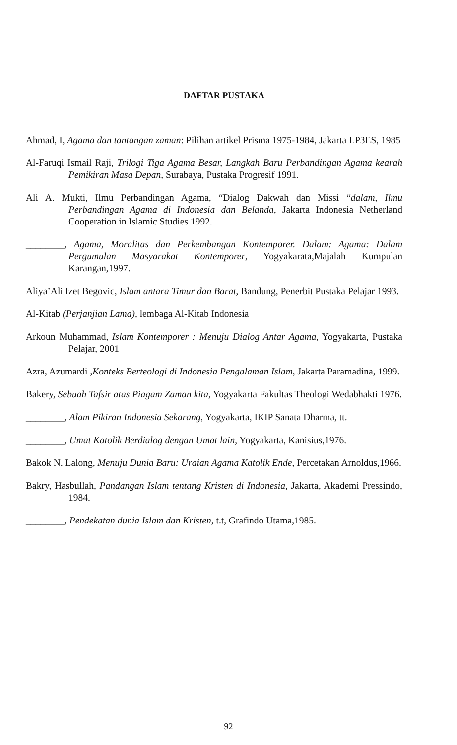DAFTAR PUSTAKA
Ahmad, I, Agama dan tantangan zaman: Pilihan artikel Prisma 1975-1984, Jakarta LP3ES, 1985
Al-Faruqi Ismail Raji, Trilogi Tiga Agama Besar, Langkah Baru Perbandingan Agama kearah Pemikiran Masa Depan, Surabaya, Pustaka Progresif 1991.
Ali A. Mukti, Ilmu Perbandingan Agama, “Dialog Dakwah dan Missi “dalam, Ilmu Perbandingan Agama di Indonesia dan Belanda, Jakarta Indonesia Netherland Cooperation in Islamic Studies 1992.
________, Agama, Moralitas dan Perkembangan Kontemporer. Dalam: Agama: Dalam Pergumulan Masyarakat Kontemporer, Yogyakarata,Majalah Kumpulan Karangan,1997.
Aliya’Ali Izet Begovic, Islam antara Timur dan Barat, Bandung, Penerbit Pustaka Pelajar 1993.
Al-Kitab (Perjanjian Lama), lembaga Al-Kitab Indonesia
Arkoun Muhammad, Islam Kontemporer : Menuju Dialog Antar Agama, Yogyakarta, Pustaka Pelajar, 2001
Azra, Azumardi ,Konteks Berteologi di Indonesia Pengalaman Islam, Jakarta Paramadina, 1999.
Bakery, Sebuah Tafsir atas Piagam Zaman kita, Yogyakarta Fakultas Theologi Wedabhakti 1976.
________, Alam Pikiran Indonesia Sekarang, Yogyakarta, IKIP Sanata Dharma, tt.
________, Umat Katolik Berdialog dengan Umat lain, Yogyakarta, Kanisius,1976.
Bakok N. Lalong, Menuju Dunia Baru: Uraian Agama Katolik Ende, Percetakan Arnoldus,1966.
Bakry, Hasbullah, Pandangan Islam tentang Kristen di Indonesia, Jakarta, Akademi Pressindo, 1984.
________, Pendekatan dunia Islam dan Kristen, t.t, Grafindo Utama,1985.
92